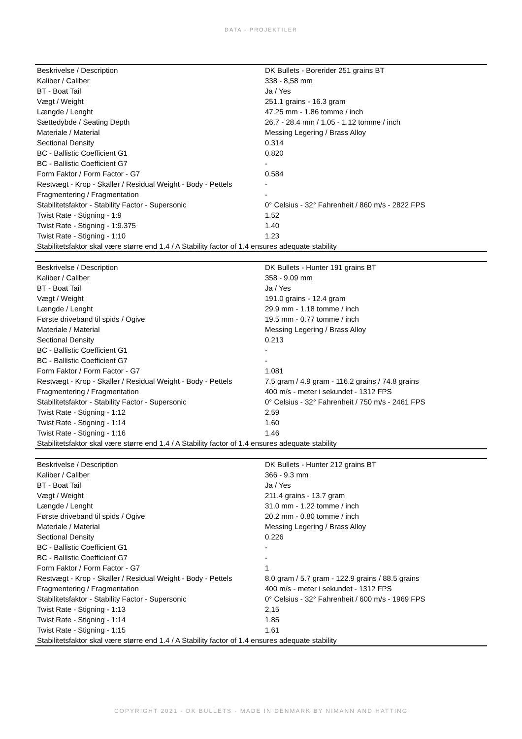DATA - PROJEKTILER
| Beskrivelse / Description | DK Bullets - Borerider 251 grains BT |
| Kaliber / Caliber | 338 - 8,58 mm |
| BT - Boat Tail | Ja / Yes |
| Vægt / Weight | 251.1 grains - 16.3 gram |
| Længde / Lenght | 47.25 mm - 1.86 tomme / inch |
| Sættedybde / Seating Depth | 26.7 - 28.4 mm / 1.05 - 1.12 tomme / inch |
| Materiale / Material | Messing Legering / Brass Alloy |
| Sectional Density | 0.314 |
| BC - Ballistic Coefficient G1 | 0.820 |
| BC - Ballistic Coefficient G7 | - |
| Form Faktor / Form Factor - G7 | 0.584 |
| Restvægt - Krop - Skaller / Residual Weight - Body - Pettels | - |
| Fragmentering / Fragmentation | - |
| Stabilitetsfaktor - Stability Factor - Supersonic | 0° Celsius - 32° Fahrenheit / 860 m/s - 2822 FPS |
| Twist Rate - Stigning - 1:9 | 1.52 |
| Twist Rate - Stigning - 1:9.375 | 1.40 |
| Twist Rate - Stigning - 1:10 | 1.23 |
| Stabilitetsfaktor skal være større end 1.4 / A Stability factor of 1.4 ensures adequate stability | |
| Beskrivelse / Description | DK Bullets - Hunter 191 grains BT |
| Kaliber / Caliber | 358 - 9.09 mm |
| BT - Boat Tail | Ja / Yes |
| Vægt / Weight | 191.0 grains - 12.4 gram |
| Længde / Lenght | 29.9 mm - 1.18 tomme / inch |
| Første driveband til spids / Ogive | 19.5 mm - 0.77 tomme / inch |
| Materiale / Material | Messing Legering / Brass Alloy |
| Sectional Density | 0.213 |
| BC - Ballistic Coefficient G1 | - |
| BC - Ballistic Coefficient G7 | - |
| Form Faktor / Form Factor - G7 | 1.081 |
| Restvægt - Krop - Skaller / Residual Weight - Body - Pettels | 7.5 gram / 4.9 gram - 116.2 grains / 74.8 grains |
| Fragmentering / Fragmentation | 400 m/s - meter i sekundet - 1312 FPS |
| Stabilitetsfaktor - Stability Factor - Supersonic | 0° Celsius - 32° Fahrenheit / 750 m/s - 2461 FPS |
| Twist Rate - Stigning - 1:12 | 2.59 |
| Twist Rate - Stigning - 1:14 | 1.60 |
| Twist Rate - Stigning - 1:16 | 1.46 |
| Stabilitetsfaktor skal være større end 1.4 / A Stability factor of 1.4 ensures adequate stability | |
| Beskrivelse / Description | DK Bullets - Hunter 212 grains BT |
| Kaliber / Caliber | 366 - 9.3 mm |
| BT - Boat Tail | Ja / Yes |
| Vægt / Weight | 211.4 grains - 13.7 gram |
| Længde / Lenght | 31.0 mm - 1.22 tomme / inch |
| Første driveband til spids / Ogive | 20.2 mm - 0.80 tomme / inch |
| Materiale / Material | Messing Legering / Brass Alloy |
| Sectional Density | 0.226 |
| BC - Ballistic Coefficient G1 | - |
| BC - Ballistic Coefficient G7 | - |
| Form Faktor / Form Factor - G7 | 1 |
| Restvægt - Krop - Skaller / Residual Weight - Body - Pettels | 8.0 gram / 5.7 gram - 122.9 grains / 88.5 grains |
| Fragmentering / Fragmentation | 400 m/s - meter i sekundet - 1312 FPS |
| Stabilitetsfaktor - Stability Factor - Supersonic | 0° Celsius - 32° Fahrenheit / 600 m/s - 1969 FPS |
| Twist Rate - Stigning - 1:13 | 2,15 |
| Twist Rate - Stigning - 1:14 | 1.85 |
| Twist Rate - Stigning - 1:15 | 1.61 |
| Stabilitetsfaktor skal være større end 1.4 / A Stability factor of 1.4 ensures adequate stability | |
COPYRIGHT 2021 - DK BULLETS - MADE IN DENMARK BY NIMANN AND HATTING